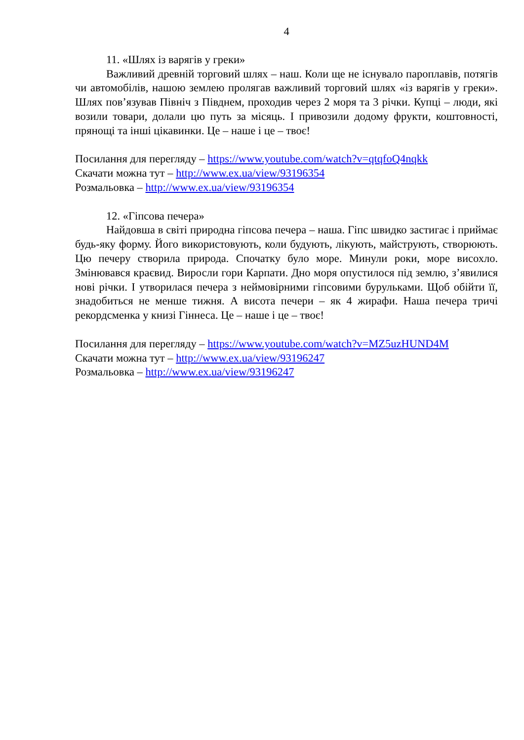4
11. «Шлях із варягів у греки»
Важливий древній торговий шлях – наш. Коли ще не існувало пароплавів, потягів чи автомобілів, нашою землею пролягав важливий торговий шлях «із варягів у греки». Шлях пов’язував Північ з Півднем, проходив через 2 моря та 3 річки. Купці – люди, які возили товари, долали цю путь за місяць. І привозили додому фрукти, коштовності, прянощі та інші цікавинки. Це – наше і це – твоє!
Посилання для перегляду – https://www.youtube.com/watch?v=qtqfoQ4nqkk
Скачати можна тут – http://www.ex.ua/view/93196354
Розмальовка – http://www.ex.ua/view/93196354
12. «Гіпсова печера»
Найдовша в світі природна гіпсова печера – наша. Гіпс швидко застигає і приймає будь-яку форму. Його використовують, коли будують, лікують, майструють, створюють. Цю печеру створила природа. Спочатку було море. Минули роки, море висохло. Змінювався краєвид. Виросли гори Карпати. Дно моря опустилося під землю, з’явилися нові річки. І утворилася печера з неймовірними гіпсовими бурульками. Щоб обійти її, знадобиться не менше тижня. А висота печери – як 4 жирафи. Наша печера тричі рекордсменка у книзі Гіннеса. Це – наше і це – твоє!
Посилання для перегляду – https://www.youtube.com/watch?v=MZ5uzHUND4M
Скачати можна тут – http://www.ex.ua/view/93196247
Розмальовка – http://www.ex.ua/view/93196247